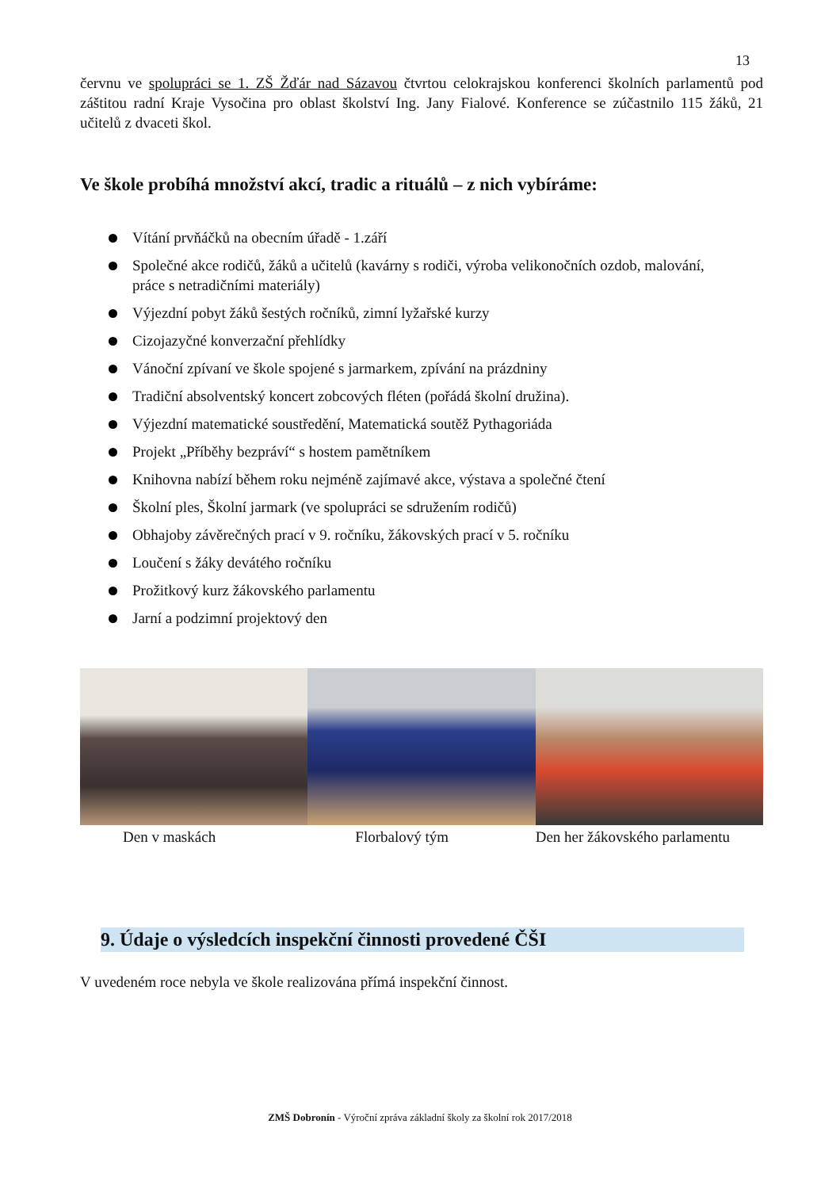13
červnu ve spolupráci se 1. ZŠ Žďár nad Sázavou čtvrtou celokrajskou konferenci školních parlamentů pod záštitou radní Kraje Vysočina pro oblast školství Ing. Jany Fialové. Konference se zúčastnilo 115 žáků, 21 učitelů z dvaceti škol.
Ve škole probíhá množství akcí, tradic a rituálů – z nich vybíráme:
Vítání prvňáčků na obecním úřadě - 1.září
Společné akce rodičů, žáků a učitelů (kavárny s rodiči, výroba velikonočních ozdob, malování, práce s netradičními materiály)
Výjezdní pobyt žáků šestých ročníků, zimní lyžařské kurzy
Cizojazyčné konverzační přehlídky
Vánoční zpívaní ve škole spojené s jarmarkem, zpívání na prázdniny
Tradiční absolventský koncert zobcových fléten (pořádá školní družina).
Výjezdní matematické soustředění, Matematická soutěž Pythagoriáda
Projekt „Příběhy bezpráví“ s hostem pamětníkem
Knihovna nabízí během roku nejméně zajímavé akce, výstava a společné čtení
Školní ples, Školní jarmark (ve spolupráci se sdružením rodičů)
Obhajoby závěrečných prací v 9. ročníku, žákovských prací v 5. ročníku
Loučení s žáky devátého ročníku
Prožitkový kurz žákovského parlamentu
Jarní a podzimní projektový den
Den v maskách Florbalový tým Den her žákovského parlamentu
9. Údaje o výsledcích inspekční činnosti provedené ČŠI
V uvedeném roce nebyla ve škole realizována přímá inspekční činnost.
ZMŠ Dobronín - Výroční zpráva základní školy za školní rok 2017/2018